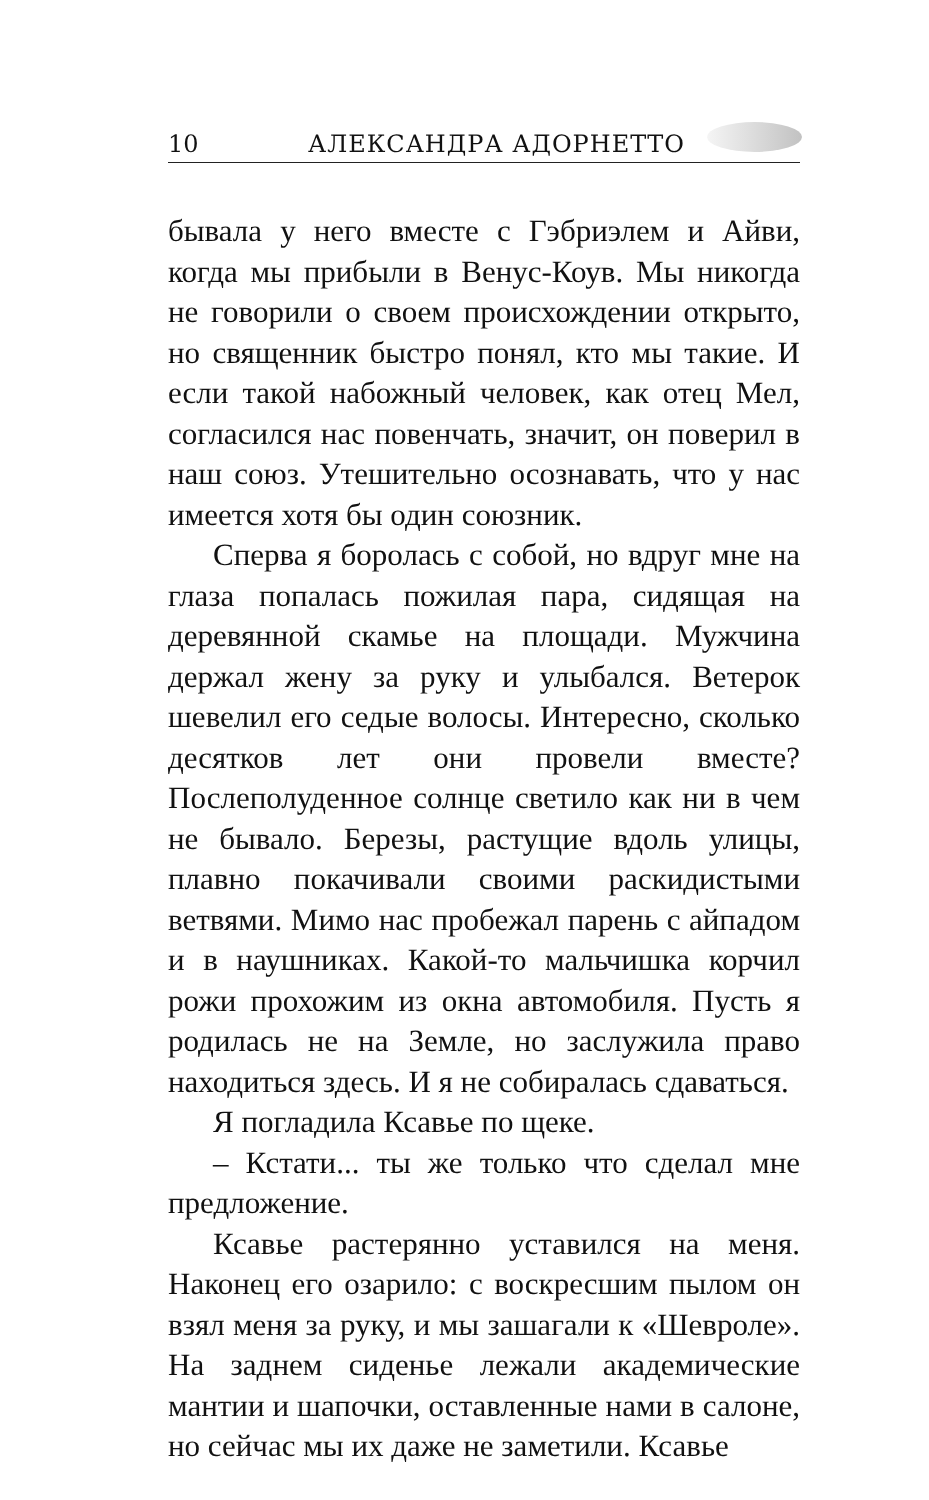10 АЛЕКСАНДРА АДОРНЕТТО
бывала у него вместе с Гэбриэлем и Айви, когда мы прибыли в Венус-Коув. Мы никогда не говорили о своем происхождении открыто, но священник быстро понял, кто мы такие. И если такой набожный человек, как отец Мел, согласился нас повенчать, значит, он поверил в наш союз. Утешительно осознавать, что у нас имеется хотя бы один союзник.
Сперва я боролась с собой, но вдруг мне на глаза попалась пожилая пара, сидящая на деревянной скамье на площади. Мужчина держал жену за руку и улыбался. Ветерок шевелил его седые волосы. Интересно, сколько десятков лет они провели вместе? Послеполуденное солнце светило как ни в чем не бывало. Березы, растущие вдоль улицы, плавно покачивали своими раскидистыми ветвями. Мимо нас пробежал парень с айпадом и в наушниках. Какой-то мальчишка корчил рожи прохожим из окна автомобиля. Пусть я родилась не на Земле, но заслужила право находиться здесь. И я не собиралась сдаваться.
Я погладила Ксавье по щеке.
– Кстати... ты же только что сделал мне предложение.
Ксавье растерянно уставился на меня. Наконец его озарило: с воскресшим пылом он взял меня за руку, и мы зашагали к «Шевроле». На заднем сиденье лежали академические мантии и шапочки, оставленные нами в салоне, но сейчас мы их даже не заметили. Ксавье